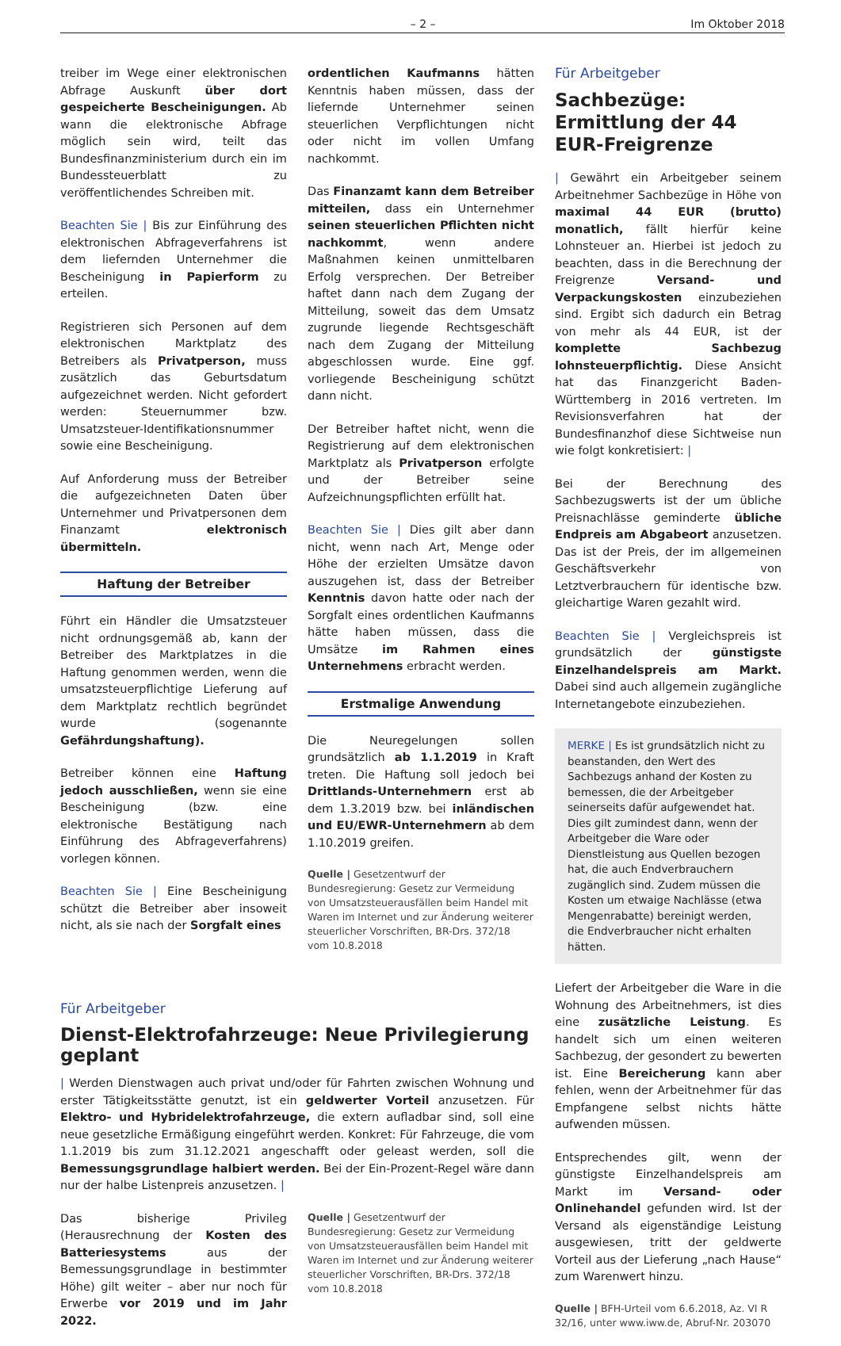– 2 – Im Oktober 2018
treiber im Wege einer elektronischen Abfrage Auskunft über dort gespeicherte Bescheinigungen. Ab wann die elektronische Abfrage möglich sein wird, teilt das Bundesfinanzministerium durch ein im Bundessteuerblatt zu veröffentlichendes Schreiben mit.
Beachten Sie | Bis zur Einführung des elektronischen Abfrageverfahrens ist dem liefernden Unternehmer die Bescheinigung in Papierform zu erteilen.
Registrieren sich Personen auf dem elektronischen Marktplatz des Betreibers als Privatperson, muss zusätzlich das Geburtsdatum aufgezeichnet werden. Nicht gefordert werden: Steuernummer bzw. Umsatzsteuer-Identifikationsnummer sowie eine Bescheinigung.
Auf Anforderung muss der Betreiber die aufgezeichneten Daten über Unternehmer und Privatpersonen dem Finanzamt elektronisch übermitteln.
Haftung der Betreiber
Führt ein Händler die Umsatzsteuer nicht ordnungsgemäß ab, kann der Betreiber des Marktplatzes in die Haftung genommen werden, wenn die umsatzsteuerpflichtige Lieferung auf dem Marktplatz rechtlich begründet wurde (sogenannte Gefährdungshaftung).
Betreiber können eine Haftung jedoch ausschließen, wenn sie eine Bescheinigung (bzw. eine elektronische Bestätigung nach Einführung des Abfrageverfahrens) vorlegen können.
Beachten Sie | Eine Bescheinigung schützt die Betreiber aber insoweit nicht, als sie nach der Sorgfalt eines
ordentlichen Kaufmanns hätten Kenntnis haben müssen, dass der liefernde Unternehmer seinen steuerlichen Verpflichtungen nicht oder nicht im vollen Umfang nachkommt.
Das Finanzamt kann dem Betreiber mitteilen, dass ein Unternehmer seinen steuerlichen Pflichten nicht nachkommt, wenn andere Maßnahmen keinen unmittelbaren Erfolg versprechen. Der Betreiber haftet dann nach dem Zugang der Mitteilung, soweit das dem Umsatz zugrunde liegende Rechtsgeschäft nach dem Zugang der Mitteilung abgeschlossen wurde. Eine ggf. vorliegende Bescheinigung schützt dann nicht.
Der Betreiber haftet nicht, wenn die Registrierung auf dem elektronischen Marktplatz als Privatperson erfolgte und der Betreiber seine Aufzeichnungspflichten erfüllt hat.
Beachten Sie | Dies gilt aber dann nicht, wenn nach Art, Menge oder Höhe der erzielten Umsätze davon auszugehen ist, dass der Betreiber Kenntnis davon hatte oder nach der Sorgfalt eines ordentlichen Kaufmanns hätte haben müssen, dass die Umsätze im Rahmen eines Unternehmens erbracht werden.
Erstmalige Anwendung
Die Neuregelungen sollen grundsätzlich ab 1.1.2019 in Kraft treten. Die Haftung soll jedoch bei Drittlands-Unternehmern erst ab dem 1.3.2019 bzw. bei inländischen und EU/EWR-Unternehmern ab dem 1.10.2019 greifen.
Quelle | Gesetzentwurf der Bundesregierung: Gesetz zur Vermeidung von Umsatzsteuerausfällen beim Handel mit Waren im Internet und zur Änderung weiterer steuerlicher Vorschriften, BR-Drs. 372/18 vom 10.8.2018
Für Arbeitgeber
Dienst-Elektrofahrzeuge: Neue Privilegierung geplant
| Werden Dienstwagen auch privat und/oder für Fahrten zwischen Wohnung und erster Tätigkeitsstätte genutzt, ist ein geldwerter Vorteil anzusetzen. Für Elektro- und Hybridelektrofahrzeuge, die extern aufladbar sind, soll eine neue gesetzliche Ermäßigung eingeführt werden. Konkret: Für Fahrzeuge, die vom 1.1.2019 bis zum 31.12.2021 angeschafft oder geleast werden, soll die Bemessungsgrundlage halbiert werden. Bei der Ein-Prozent-Regel wäre dann nur der halbe Listenpreis anzusetzen. |
Das bisherige Privileg (Herausrechnung der Kosten des Batteriesystems aus der Bemessungsgrundlage in bestimmter Höhe) gilt weiter – aber nur noch für Erwerbe vor 2019 und im Jahr 2022.
Quelle | Gesetzentwurf der Bundesregierung: Gesetz zur Vermeidung von Umsatzsteuerausfällen beim Handel mit Waren im Internet und zur Änderung weiterer steuerlicher Vorschriften, BR-Drs. 372/18 vom 10.8.2018
Für Arbeitgeber
Sachbezüge: Ermittlung der 44 EUR-Freigrenze
| Gewährt ein Arbeitgeber seinem Arbeitnehmer Sachbezüge in Höhe von maximal 44 EUR (brutto) monatlich, fällt hierfür keine Lohnsteuer an. Hierbei ist jedoch zu beachten, dass in die Berechnung der Freigrenze Versand- und Verpackungskosten einzubeziehen sind. Ergibt sich dadurch ein Betrag von mehr als 44 EUR, ist der komplette Sachbezug lohnsteuerpflichtig. Diese Ansicht hat das Finanzgericht Baden-Württemberg in 2016 vertreten. Im Revisionsverfahren hat der Bundesfinanzhof diese Sichtweise nun wie folgt konkretisiert: |
Bei der Berechnung des Sachbezugswerts ist der um übliche Preisnachlässe geminderte übliche Endpreis am Abgabeort anzusetzen. Das ist der Preis, der im allgemeinen Geschäftsverkehr von Letztverbrauchern für identische bzw. gleichartige Waren gezahlt wird.
Beachten Sie | Vergleichspreis ist grundsätzlich der günstigste Einzelhandelspreis am Markt. Dabei sind auch allgemein zugängliche Internetangebote einzubeziehen.
MERKE | Es ist grundsätzlich nicht zu beanstanden, den Wert des Sachbezugs anhand der Kosten zu bemessen, die der Arbeitgeber seinerseits dafür aufgewendet hat. Dies gilt zumindest dann, wenn der Arbeitgeber die Ware oder Dienstleistung aus Quellen bezogen hat, die auch Endverbrauchern zugänglich sind. Zudem müssen die Kosten um etwaige Nachlässe (etwa Mengenrabatte) bereinigt werden, die Endverbraucher nicht erhalten hätten.
Liefert der Arbeitgeber die Ware in die Wohnung des Arbeitnehmers, ist dies eine zusätzliche Leistung. Es handelt sich um einen weiteren Sachbezug, der gesondert zu bewerten ist. Eine Bereicherung kann aber fehlen, wenn der Arbeitnehmer für das Empfangene selbst nichts hätte aufwenden müssen.
Entsprechendes gilt, wenn der günstigste Einzelhandelspreis am Markt im Versand- oder Onlinehandel gefunden wird. Ist der Versand als eigenständige Leistung ausgewiesen, tritt der geldwerte Vorteil aus der Lieferung „nach Hause“ zum Warenwert hinzu.
Quelle | BFH-Urteil vom 6.6.2018, Az. VI R 32/16, unter www.iww.de, Abruf-Nr. 203070